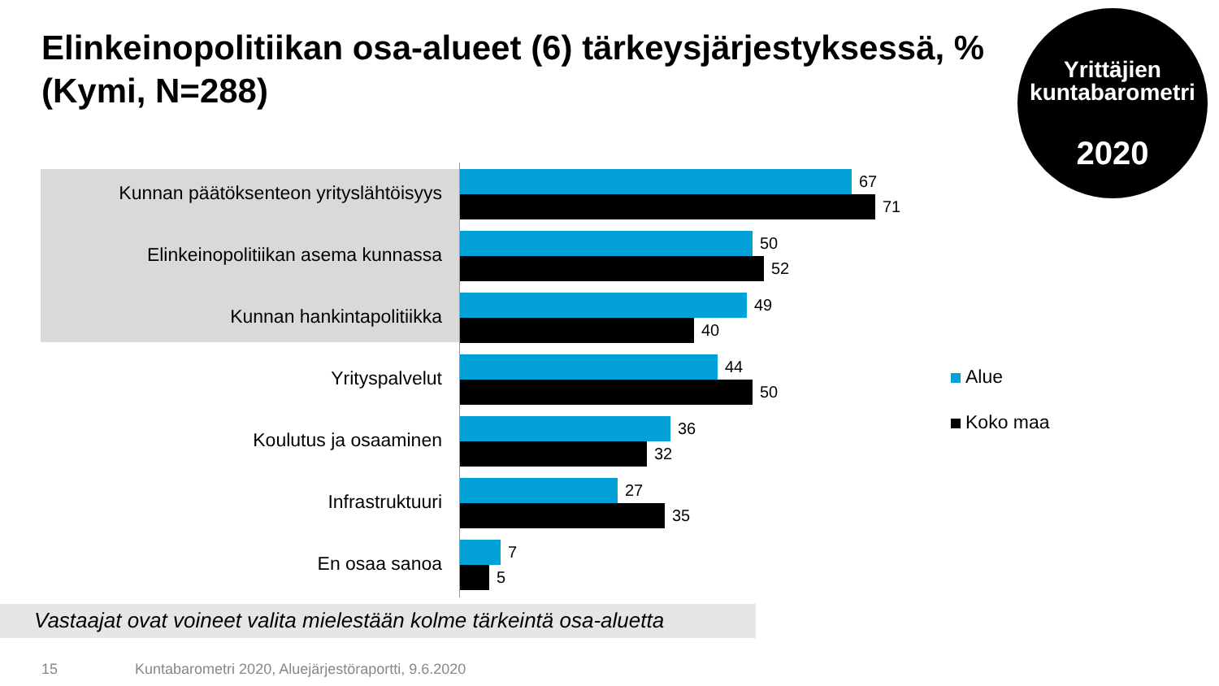Elinkeinopolitiikan osa-alueet (6) tärkeysjärjestyksessä, % (Kymi, N=288)
Yrittäjien
kuntabarometri
2020
Kunnan päätöksenteon yrityslähtöisyys
67
71
Elinkeinopolitiikan asema kunnassa
50
52
Kunnan hankintapolitiikka
49
40
Yrityspalvelut
44
50
Koulutus ja osaaminen
36
32
Infrastruktuuri
27
35
En osaa sanoa
7
5
Alue
Koko maa
Vastaajat ovat voineet valita mielestään kolme tärkeintä osa-aluetta
15 Kuntabarometri 2020, Aluejärjestöraportti, 9.6.2020